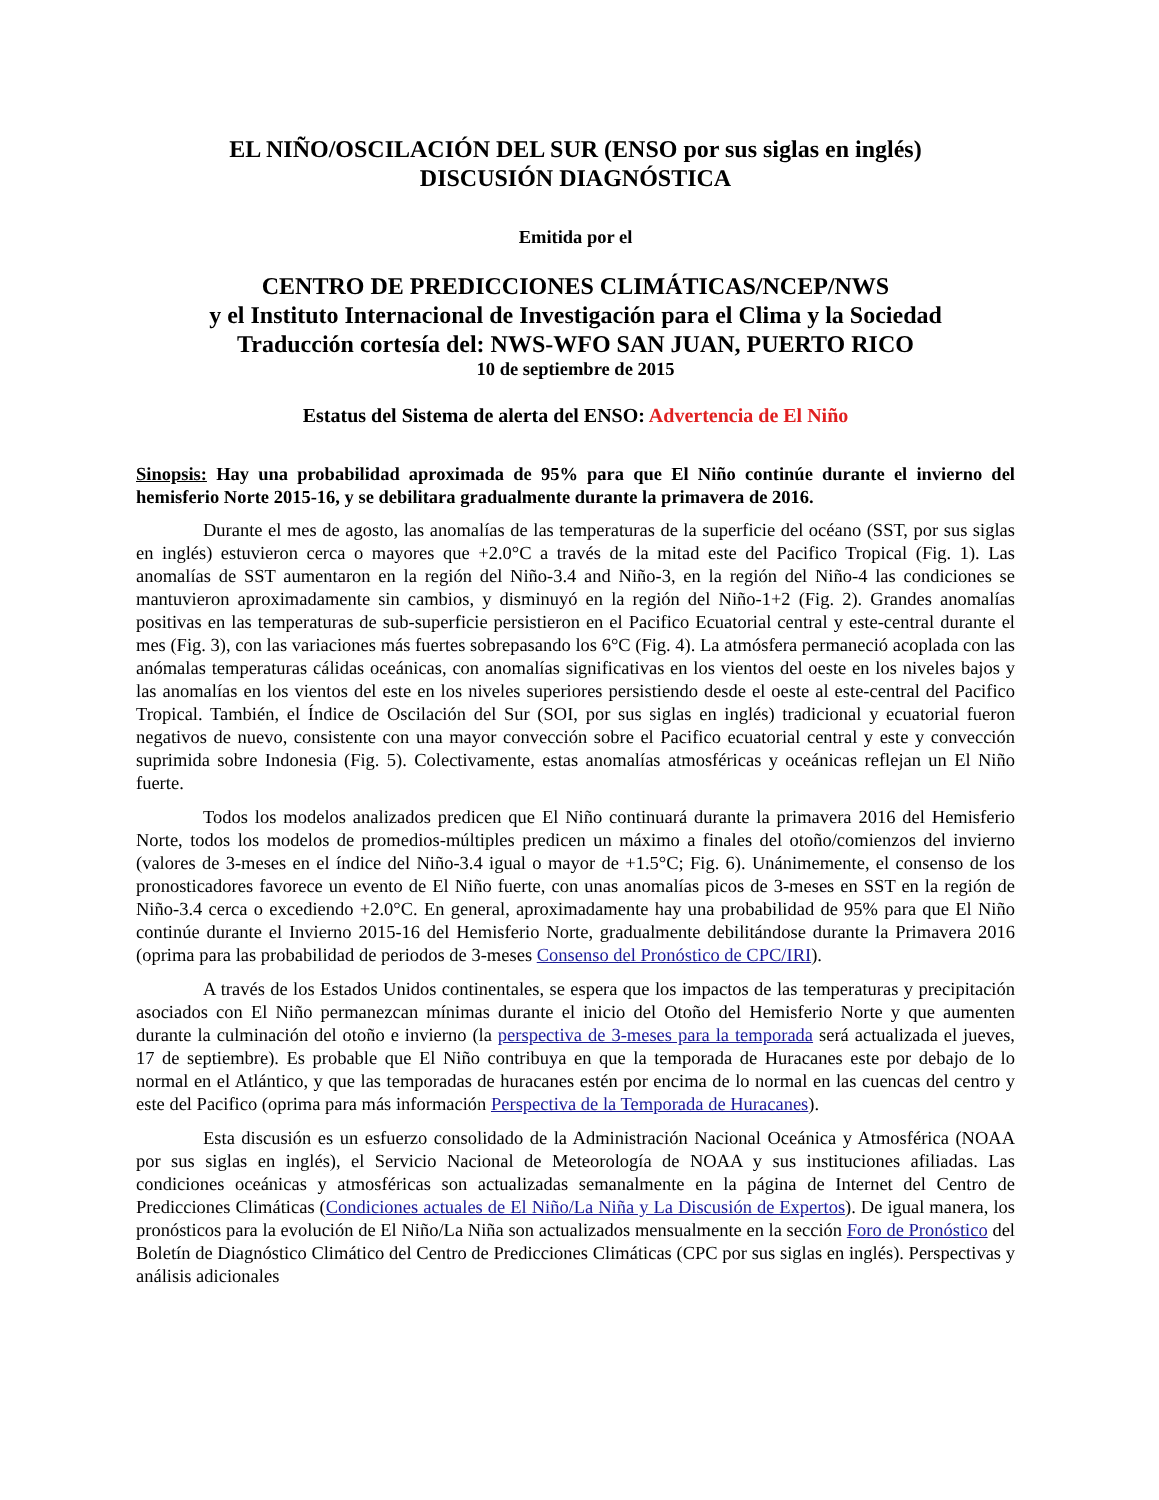EL NIÑO/OSCILACIÓN DEL SUR (ENSO por sus siglas en inglés)
DISCUSIÓN DIAGNÓSTICA
Emitida por el
CENTRO DE PREDICCIONES CLIMÁTICAS/NCEP/NWS
y el Instituto Internacional de Investigación para el Clima y la Sociedad
Traducción cortesía del: NWS-WFO SAN JUAN, PUERTO RICO
10 de septiembre de 2015
Estatus del Sistema de alerta del ENSO: Advertencia de El Niño
Sinopsis: Hay una probabilidad aproximada de 95% para que El Niño continúe durante el invierno del hemisferio Norte 2015-16, y se debilitara gradualmente durante la primavera de 2016.
Durante el mes de agosto, las anomalías de las temperaturas de la superficie del océano (SST, por sus siglas en inglés) estuvieron cerca o mayores que +2.0°C a través de la mitad este del Pacifico Tropical (Fig. 1). Las anomalías de SST aumentaron en la región del Niño-3.4 and Niño-3, en la región del Niño-4 las condiciones se mantuvieron aproximadamente sin cambios, y disminuyó en la región del Niño-1+2 (Fig. 2). Grandes anomalías positivas en las temperaturas de sub-superficie persistieron en el Pacifico Ecuatorial central y este-central durante el mes (Fig. 3), con las variaciones más fuertes sobrepasando los 6°C (Fig. 4). La atmósfera permaneció acoplada con las anómalas temperaturas cálidas oceánicas, con anomalías significativas en los vientos del oeste en los niveles bajos y las anomalías en los vientos del este en los niveles superiores persistiendo desde el oeste al este-central del Pacifico Tropical. También, el Índice de Oscilación del Sur (SOI, por sus siglas en inglés) tradicional y ecuatorial fueron negativos de nuevo, consistente con una mayor convección sobre el Pacifico ecuatorial central y este y convección suprimida sobre Indonesia (Fig. 5). Colectivamente, estas anomalías atmosféricas y oceánicas reflejan un El Niño fuerte.
Todos los modelos analizados predicen que El Niño continuará durante la primavera 2016 del Hemisferio Norte, todos los modelos de promedios-múltiples predicen un máximo a finales del otoño/comienzos del invierno (valores de 3-meses en el índice del Niño-3.4 igual o mayor de +1.5°C; Fig. 6). Unánimemente, el consenso de los pronosticadores favorece un evento de El Niño fuerte, con unas anomalías picos de 3-meses en SST en la región de Niño-3.4 cerca o excediendo +2.0°C. En general, aproximadamente hay una probabilidad de 95% para que El Niño continúe durante el Invierno 2015-16 del Hemisferio Norte, gradualmente debilitándose durante la Primavera 2016 (oprima para las probabilidad de periodos de 3-meses Consenso del Pronóstico de CPC/IRI).
A través de los Estados Unidos continentales, se espera que los impactos de las temperaturas y precipitación asociados con El Niño permanezcan mínimas durante el inicio del Otoño del Hemisferio Norte y que aumenten durante la culminación del otoño e invierno (la perspectiva de 3-meses para la temporada será actualizada el jueves, 17 de septiembre). Es probable que El Niño contribuya en que la temporada de Huracanes este por debajo de lo normal en el Atlántico, y que las temporadas de huracanes estén por encima de lo normal en las cuencas del centro y este del Pacifico (oprima para más información Perspectiva de la Temporada de Huracanes).
Esta discusión es un esfuerzo consolidado de la Administración Nacional Oceánica y Atmosférica (NOAA por sus siglas en inglés), el Servicio Nacional de Meteorología de NOAA y sus instituciones afiliadas. Las condiciones oceánicas y atmosféricas son actualizadas semanalmente en la página de Internet del Centro de Predicciones Climáticas (Condiciones actuales de El Niño/La Niña y La Discusión de Expertos). De igual manera, los pronósticos para la evolución de El Niño/La Niña son actualizados mensualmente en la sección Foro de Pronóstico del Boletín de Diagnóstico Climático del Centro de Predicciones Climáticas (CPC por sus siglas en inglés). Perspectivas y análisis adicionales